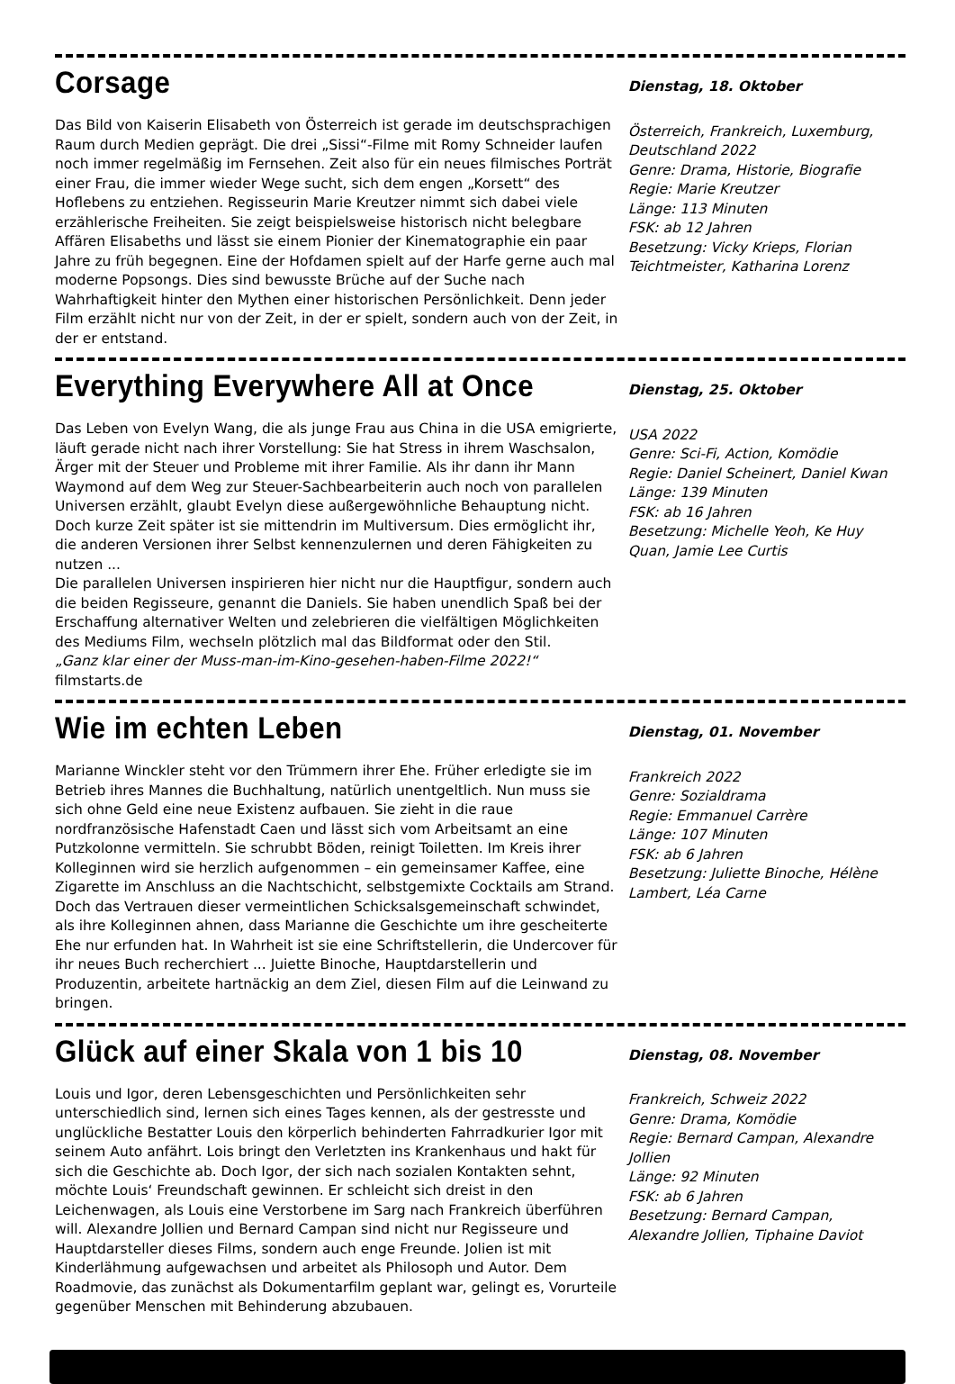Corsage
Das Bild von Kaiserin Elisabeth von Österreich ist gerade im deutschsprachigen Raum durch Medien geprägt. Die drei „Sissi“-Filme mit Romy Schneider laufen noch immer regelmäßig im Fernsehen. Zeit also für ein neues filmisches Porträt einer Frau, die immer wieder Wege sucht, sich dem engen „Korsett“ des Hoflebens zu entziehen. Regisseurin Marie Kreutzer nimmt sich dabei viele erzählerische Freiheiten. Sie zeigt beispielsweise historisch nicht belegbare Affären Elisabeths und lässt sie einem Pionier der Kinematographie ein paar Jahre zu früh begegnen. Eine der Hofdamen spielt auf der Harfe gerne auch mal moderne Popsongs. Dies sind bewusste Brüche auf der Suche nach Wahrhaftigkeit hinter den Mythen einer historischen Persönlichkeit. Denn jeder Film erzählt nicht nur von der Zeit, in der er spielt, sondern auch von der Zeit, in der er entstand.
Dienstag, 18. Oktober
Österreich, Frankreich, Luxemburg, Deutschland 2022
Genre: Drama, Historie, Biografie
Regie: Marie Kreutzer
Länge: 113 Minuten
FSK: ab 12 Jahren
Besetzung: Vicky Krieps, Florian Teichtmeister, Katharina Lorenz
Everything Everywhere All at Once
Das Leben von Evelyn Wang, die als junge Frau aus China in die USA emigrierte, läuft gerade nicht nach ihrer Vorstellung: Sie hat Stress in ihrem Waschsalon, Ärger mit der Steuer und Probleme mit ihrer Familie. Als ihr dann ihr Mann Waymond auf dem Weg zur Steuer-Sachbearbeiterin auch noch von parallelen Universen erzählt, glaubt Evelyn diese außergewöhnliche Behauptung nicht. Doch kurze Zeit später ist sie mittendrin im Multiversum. Dies ermöglicht ihr, die anderen Versionen ihrer Selbst kennenzulernen und deren Fähigkeiten zu nutzen ...
Die parallelen Universen inspirieren hier nicht nur die Hauptfigur, sondern auch die beiden Regisseure, genannt die Daniels. Sie haben unendlich Spaß bei der Erschaffung alternativer Welten und zelebrieren die vielfältigen Möglichkeiten des Mediums Film, wechseln plötzlich mal das Bildformat oder den Stil.
„Ganz klar einer der Muss-man-im-Kino-gesehen-haben-Filme 2022!“ filmstarts.de
Dienstag, 25. Oktober
USA 2022
Genre: Sci-Fi, Action, Komödie
Regie: Daniel Scheinert, Daniel Kwan
Länge: 139 Minuten
FSK: ab 16 Jahren
Besetzung: Michelle Yeoh, Ke Huy Quan, Jamie Lee Curtis
Wie im echten Leben
Marianne Winckler steht vor den Trümmern ihrer Ehe. Früher erledigte sie im Betrieb ihres Mannes die Buchhaltung, natürlich unentgeltlich. Nun muss sie sich ohne Geld eine neue Existenz aufbauen. Sie zieht in die raue nordfranzösische Hafenstadt Caen und lässt sich vom Arbeitsamt an eine Putzkolonne vermitteln. Sie schrubbt Böden, reinigt Toiletten. Im Kreis ihrer Kolleginnen wird sie herzlich aufgenommen – ein gemeinsamer Kaffee, eine Zigarette im Anschluss an die Nachtschicht, selbstgemixte Cocktails am Strand. Doch das Vertrauen dieser vermeintlichen Schicksalsgemeinschaft schwindet, als ihre Kolleginnen ahnen, dass Marianne die Geschichte um ihre gescheiterte Ehe nur erfunden hat. In Wahrheit ist sie eine Schriftstellerin, die Undercover für ihr neues Buch recherchiert ... Juiette Binoche, Hauptdarstellerin und Produzentin, arbeitete hartnäckig an dem Ziel, diesen Film auf die Leinwand zu bringen.
Dienstag, 01. November
Frankreich 2022
Genre: Sozialdrama
Regie: Emmanuel Carrère
Länge: 107 Minuten
FSK: ab 6 Jahren
Besetzung: Juliette Binoche, Hélène Lambert, Léa Carne
Glück auf einer Skala von 1 bis 10
Louis und Igor, deren Lebensgeschichten und Persönlichkeiten sehr unterschiedlich sind, lernen sich eines Tages kennen, als der gestresste und unglückliche Bestatter Louis den körperlich behinderten Fahrradkurier Igor mit seinem Auto anfährt. Lois bringt den Verletzten ins Krankenhaus und hakt für sich die Geschichte ab. Doch Igor, der sich nach sozialen Kontakten sehnt, möchte Louis‘ Freundschaft gewinnen. Er schleicht sich dreist in den Leichenwagen, als Louis eine Verstorbene im Sarg nach Frankreich überführen will. Alexandre Jollien und Bernard Campan sind nicht nur Regisseure und Hauptdarsteller dieses Films, sondern auch enge Freunde. Jolien ist mit Kinderlähmung aufgewachsen und arbeitet als Philosoph und Autor. Dem Roadmovie, das zunächst als Dokumentarfilm geplant war, gelingt es, Vorurteile gegenüber Menschen mit Behinderung abzubauen.
Dienstag, 08. November
Frankreich, Schweiz 2022
Genre: Drama, Komödie
Regie: Bernard Campan, Alexandre Jollien
Länge: 92 Minuten
FSK: ab 6 Jahren
Besetzung: Bernard Campan, Alexandre Jollien, Tiphaine Daviot